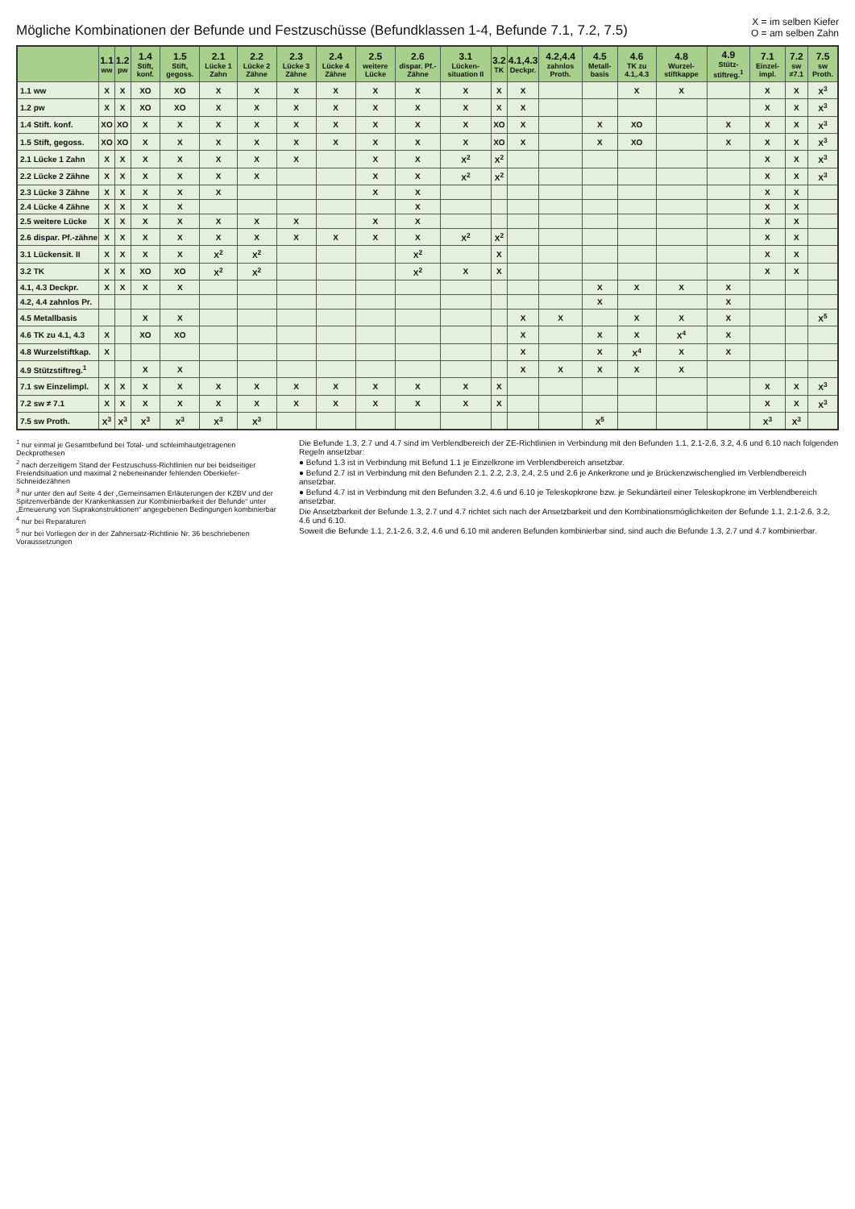Mögliche Kombinationen der Befunde und Festzuschüsse (Befundklassen 1-4, Befunde 7.1, 7.2, 7.5)
X = im selben Kiefer
O = am selben Zahn
| | 1.1 ww | 1.2 pw | 1.4 Stift, konf. | 1.5 Stift, gegoss. | 2.1 Lücke 1 Zahn | 2.2 Lücke 2 Zähne | 2.3 Lücke 3 Zähne | 2.4 Lücke 4 Zähne | 2.5 weitere Lücke | 2.6 dispar. Pf.-Zähne | 3.1 Lücken-situation II | 3.2 TK | 4.1,4.3 Deckpr. | 4.2,4.4 zahnlos Proth. | 4.5 Metall-basis | 4.6 TK zu 4.1,.4.3 | 4.8 Wurzel-stiftkappe | 4.9 Stütz-stiftreg.<sup>1</sup> | 7.1 Einzel-impl. | 7.2 sw ≠7.1 | 7.5 sw Proth. |
| --- | --- | --- | --- | --- | --- | --- | --- | --- | --- | --- | --- | --- | --- | --- | --- | --- | --- | --- | --- | --- | --- |
| 1.1 ww | X | X | XO | XO | X | X | X | X | X | X | X | X | X | | | X | X | | X | X | X<sup>3</sup> |
| 1.2 pw | X | X | XO | XO | X | X | X | X | X | X | X | X | X | | | | | | X | X | X<sup>3</sup> |
| 1.4 Stift. konf. | XO | XO | X | X | X | X | X | X | X | X | X | XO | X | | X | XO | | X | X | X | X<sup>3</sup> |
| 1.5 Stift, gegoss. | XO | XO | X | X | X | X | X | X | X | X | X | XO | X | | X | XO | | X | X | X | X<sup>3</sup> |
| 2.1 Lücke 1 Zahn | X | X | X | X | X | X | X | | X | X | X<sup>2</sup> | X<sup>2</sup> | | | | | | | X | X | X<sup>3</sup> |
| 2.2 Lücke 2 Zähne | X | X | X | X | X | X | | | X | X | X<sup>2</sup> | X<sup>2</sup> | | | | | | | X | X | X<sup>3</sup> |
| 2.3 Lücke 3 Zähne | X | X | X | X | X | | | | X | X | | | | | | | | | X | X | |
| 2.4 Lücke 4 Zähne | X | X | X | X | | | | | | X | | | | | | | | | X | X | |
| 2.5 weitere Lücke | X | X | X | X | X | X | X | | X | X | | | | | | | | | X | X | |
| 2.6 dispar. Pf.-zähne | X | X | X | X | X | X | X | X | X | X | X<sup>2</sup> | X<sup>2</sup> | | | | | | | X | X | |
| 3.1 Lückensit. II | X | X | X | X | X<sup>2</sup> | X<sup>2</sup> | | | | X<sup>2</sup> | | X | | | | | | | X | X | |
| 3.2 TK | X | X | XO | XO | X<sup>2</sup> | X<sup>2</sup> | | | | X<sup>2</sup> | X | X | | | | | | | X | X | |
| 4.1, 4.3 Deckpr. | X | X | X | X | | | | | | | | | | | X | X | X | X | | | |
| 4.2, 4.4 zahnlos Pr. | | | | | | | | | | | | | | | X | | | X | | | |
| 4.5 Metallbasis | | | X | X | | | | | | | | | X | X | | X | X | X | | | X<sup>5</sup> |
| 4.6 TK zu 4.1, 4.3 | X | | XO | XO | | | | | | | | | X | | X | X | X<sup>4</sup> | X | | | |
| 4.8 Wurzelstiftkap. | X | | | | | | | | | | | | X | | X | X<sup>4</sup> | X | X | | | |
| 4.9 Stützstiftreg.<sup>1</sup> | | | X | X | | | | | | | | | X | X | X | X | X | | | | |
| 7.1 sw Einzelimpl. | X | X | X | X | X | X | X | X | X | X | X | X | | | | | | | X | X | X<sup>3</sup> |
| 7.2 sw ≠ 7.1 | X | X | X | X | X | X | X | X | X | X | X | X | | | | | | | X | X | X<sup>3</sup> |
| 7.5 sw Proth. | X<sup>3</sup> | X<sup>3</sup> | X<sup>3</sup> | X<sup>3</sup> | X<sup>3</sup> | X<sup>3</sup> | | | | | | | | | X<sup>5</sup> | | | | X<sup>3</sup> | X<sup>3</sup> | |
<sup>1</sup> nur einmal je Gesamtbefund bei Total- und schleimhautgetragenen Deckprothesen
<sup>2</sup> nach derzeitigem Stand der Festzuschuss-Richtlinien nur bei beidseitiger Freiendsituation und maximal 2 nebeneinander fehlenden Oberkiefer-Schneidezähnen
<sup>3</sup> nur unter den auf Seite 4 der „Gemeinsamen Erläuterungen der KZBV und der Spitzenverbände der Krankenkassen zur Kombinierbarkeit der Befunde“ unter „Erneuerung von Suprakonstruktionen“ angegebenen Bedingungen kombinierbar
<sup>4</sup> nur bei Reparaturen
<sup>5</sup> nur bei Vorliegen der in der Zahnersatz-Richtlinie Nr. 36 beschriebenen Voraussetzungen
Die Befunde 1.3, 2.7 und 4.7 sind im Verblendbereich der ZE-Richtlinien in Verbindung mit den Befunden 1.1, 2.1-2.6, 3.2, 4.6 und 6.10 nach folgenden Regeln ansetzbar:
● Befund 1.3 ist in Verbindung mit Befund 1.1 je Einzelkrone im Verblendbereich ansetzbar.
● Befund 2.7 ist in Verbindung mit den Befunden 2.1, 2.2, 2.3, 2.4, 2.5 und 2.6 je Ankerkrone und je Brückenzwischenglied im Verblendbereich ansetzbar.
● Befund 4.7 ist in Verbindung mit den Befunden 3.2, 4.6 und 6.10 je Teleskopkrone bzw. je Sekundärteil einer Teleskopkrone im Verblendbereich ansetzbar.
Die Ansetzbarkeit der Befunde 1.3, 2.7 und 4.7 richtet sich nach der Ansetzbarkeit und den Kombinationsmöglichkeiten der Befunde 1.1, 2.1-2.6, 3.2, 4.6 und 6.10.
Soweit die Befunde 1.1, 2.1-2.6, 3.2, 4.6 und 6.10 mit anderen Befunden kombinierbar sind, sind auch die Befunde 1.3, 2.7 und 4.7 kombinierbar.